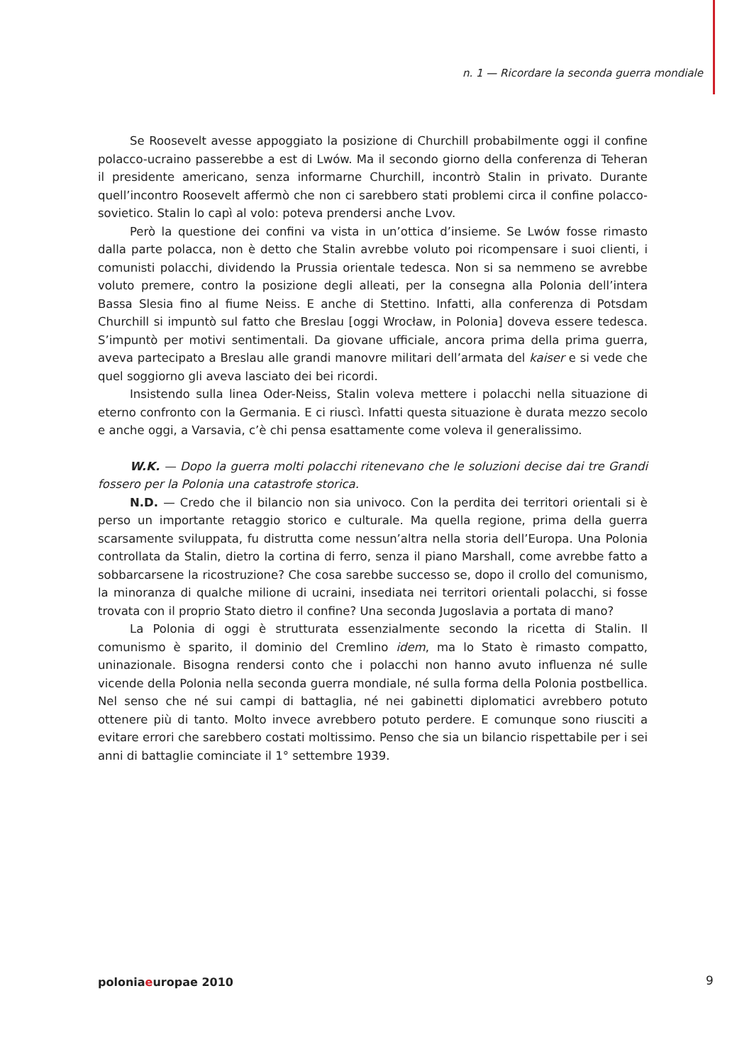n. 1 — Ricordare la seconda guerra mondiale
Se Roosevelt avesse appoggiato la posizione di Churchill probabilmente oggi il confine polacco-ucraino passerebbe a est di Lwów. Ma il secondo giorno della conferenza di Teheran il presidente americano, senza informarne Churchill, incontrò Stalin in privato. Durante quell’incontro Roosevelt affermò che non ci sarebbero stati problemi circa il confine polacco-sovietico. Stalin lo capì al volo: poteva prendersi anche Lvov.
Però la questione dei confini va vista in un’ottica d’insieme. Se Lwów fosse rimasto dalla parte polacca, non è detto che Stalin avrebbe voluto poi ricompensare i suoi clienti, i comunisti polacchi, dividendo la Prussia orientale tedesca. Non si sa nemmeno se avrebbe voluto premere, contro la posizione degli alleati, per la consegna alla Polonia dell’intera Bassa Slesia fino al fiume Neiss. E anche di Stettino. Infatti, alla conferenza di Potsdam Churchill si impuntò sul fatto che Breslau [oggi Wrocław, in Polonia] doveva essere tedesca. S’impuntò per motivi sentimentali. Da giovane ufficiale, ancora prima della prima guerra, aveva partecipato a Breslau alle grandi manovre militari dell’armata del kaiser e si vede che quel soggiorno gli aveva lasciato dei bei ricordi.
Insistendo sulla linea Oder-Neiss, Stalin voleva mettere i polacchi nella situazione di eterno confronto con la Germania. E ci riuscì. Infatti questa situazione è durata mezzo secolo e anche oggi, a Varsavia, c’è chi pensa esattamente come voleva il generalissimo.
W.K. — Dopo la guerra molti polacchi ritenevano che le soluzioni decise dai tre Grandi fossero per la Polonia una catastrofe storica.
N.D. — Credo che il bilancio non sia univoco. Con la perdita dei territori orientali si è perso un importante retaggio storico e culturale. Ma quella regione, prima della guerra scarsamente sviluppata, fu distrutta come nessun’altra nella storia dell’Europa. Una Polonia controllata da Stalin, dietro la cortina di ferro, senza il piano Marshall, come avrebbe fatto a sobbarcarsene la ricostruzione? Che cosa sarebbe successo se, dopo il crollo del comunismo, la minoranza di qualche milione di ucraini, insediata nei territori orientali polacchi, si fosse trovata con il proprio Stato dietro il confine? Una seconda Jugoslavia a portata di mano?
La Polonia di oggi è strutturata essenzialmente secondo la ricetta di Stalin. Il comunismo è sparito, il dominio del Cremlino idem, ma lo Stato è rimasto compatto, uninazionale. Bisogna rendersi conto che i polacchi non hanno avuto influenza né sulle vicende della Polonia nella seconda guerra mondiale, né sulla forma della Polonia postbellica. Nel senso che né sui campi di battaglia, né nei gabinetti diplomatici avrebbero potuto ottenere più di tanto. Molto invece avrebbero potuto perdere. E comunque sono riusciti a evitare errori che sarebbero costati moltissimo. Penso che sia un bilancio rispettabile per i sei anni di battaglie cominciate il 1° settembre 1939.
poloniaeuropae 2010 9